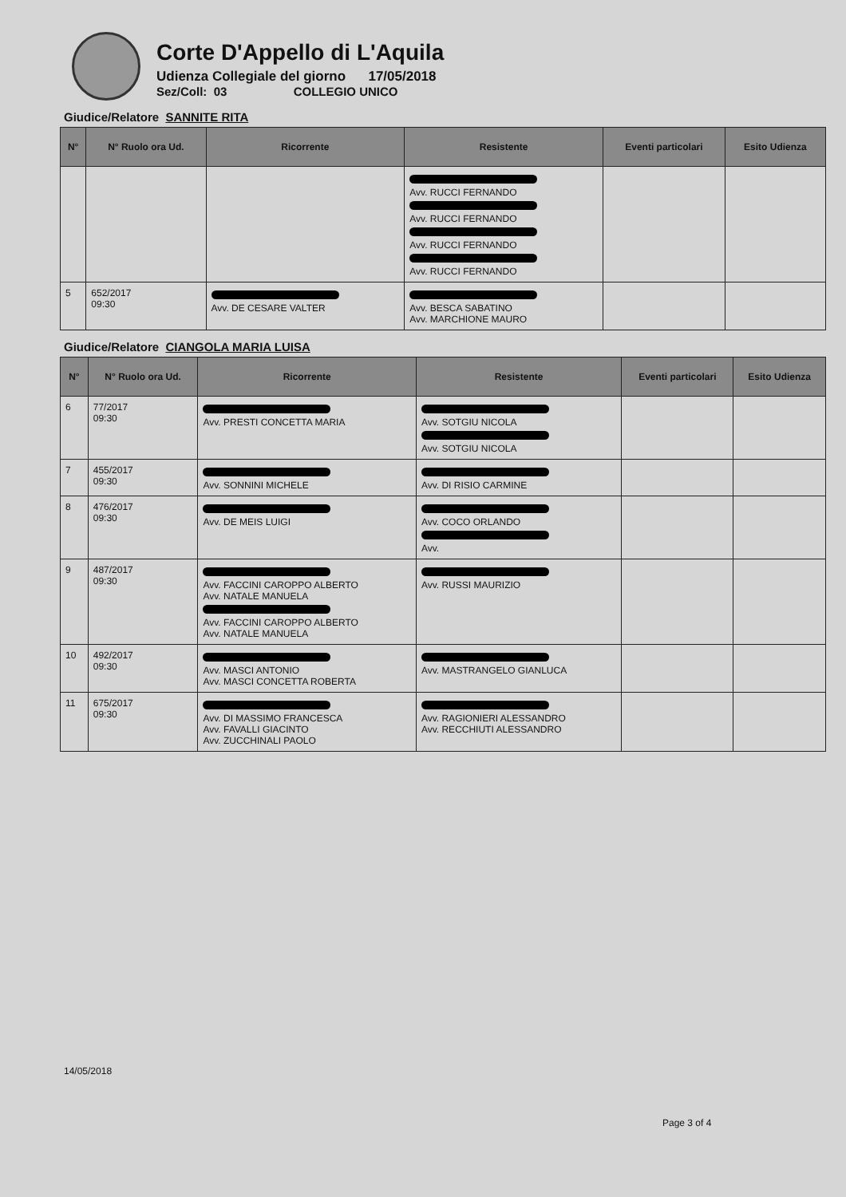Corte D'Appello di L'Aquila
Udienza Collegiale del giorno 17/05/2018
Sez/Coll: 03 COLLEGIO UNICO
Giudice/Relatore SANNITE RITA
| N° | N° Ruolo ora Ud. | Ricorrente | Resistente | Eventi particolari | Esito Udienza |
| --- | --- | --- | --- | --- | --- |
| | | | Avv. RUCCI FERNANDO Avv. RUCCI FERNANDO Avv. RUCCI FERNANDO Avv. RUCCI FERNANDO | | |
| 5 | 652/2017 09:30 | Avv. DE CESARE VALTER | Avv. BESCA SABATINO Avv. MARCHIONE MAURO | | |
Giudice/Relatore CIANGOLA MARIA LUISA
| N° | N° Ruolo ora Ud. | Ricorrente | Resistente | Eventi particolari | Esito Udienza |
| --- | --- | --- | --- | --- | --- |
| 6 | 77/2017 09:30 | Avv. PRESTI CONCETTA MARIA | Avv. SOTGIU NICOLA Avv. SOTGIU NICOLA | | |
| 7 | 455/2017 09:30 | Avv. SONNINI MICHELE | Avv. DI RISIO CARMINE | | |
| 8 | 476/2017 09:30 | Avv. DE MEIS LUIGI | Avv. COCO ORLANDO Avv. | | |
| 9 | 487/2017 09:30 | Avv. FACCINI CAROPPO ALBERTO Avv. NATALE MANUELA Avv. FACCINI CAROPPO ALBERTO Avv. NATALE MANUELA | Avv. RUSSI MAURIZIO | | |
| 10 | 492/2017 09:30 | Avv. MASCI ANTONIO Avv. MASCI CONCETTA ROBERTA | Avv. MASTRANGELO GIANLUCA | | |
| 11 | 675/2017 09:30 | Avv. DI MASSIMO FRANCESCA Avv. FAVALLI GIACINTO Avv. ZUCCHINALI PAOLO | Avv. RAGIONIERI ALESSANDRO Avv. RECCHIUTI ALESSANDRO | | |
14/05/2018
Page 3 of 4